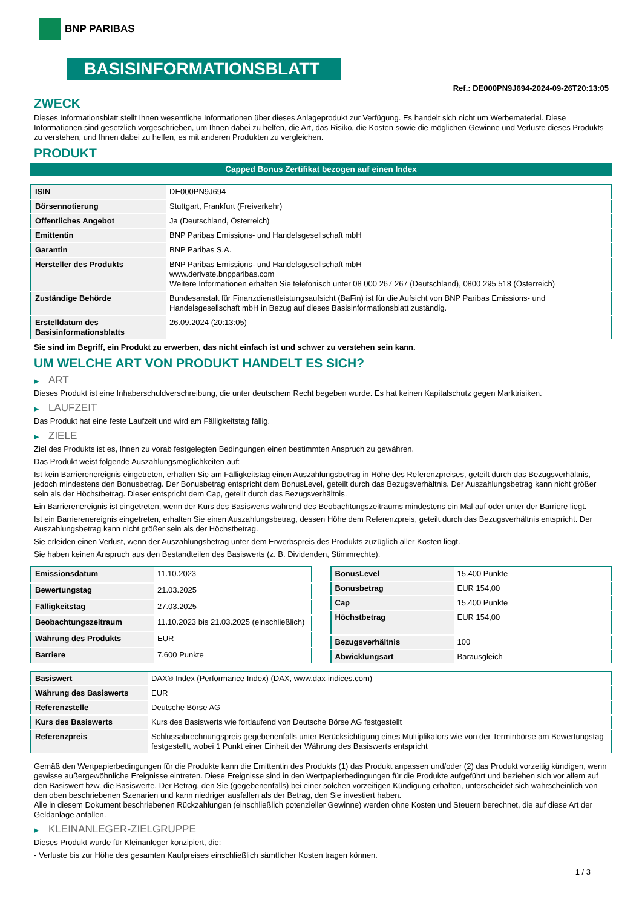BNP PARIBAS
BASISINFORMATIONSBLATT
Ref.: DE000PN9J694-2024-09-26T20:13:05
ZWECK
Dieses Informationsblatt stellt Ihnen wesentliche Informationen über dieses Anlageprodukt zur Verfügung. Es handelt sich nicht um Werbematerial. Diese Informationen sind gesetzlich vorgeschrieben, um Ihnen dabei zu helfen, die Art, das Risiko, die Kosten sowie die möglichen Gewinne und Verluste dieses Produkts zu verstehen, und Ihnen dabei zu helfen, es mit anderen Produkten zu vergleichen.
PRODUKT
Capped Bonus Zertifikat bezogen auf einen Index
| ISIN | DE000PN9J694 |
| Börsennotierung | Stuttgart, Frankfurt (Freiverkehr) |
| Öffentliches Angebot | Ja (Deutschland, Österreich) |
| Emittentin | BNP Paribas Emissions- und Handelsgesellschaft mbH |
| Garantin | BNP Paribas S.A. |
| Hersteller des Produkts | BNP Paribas Emissions- und Handelsgesellschaft mbH www.derivate.bnpparibas.com Weitere Informationen erhalten Sie telefonisch unter 08 000 267 267 (Deutschland), 0800 295 518 (Österreich) |
| Zuständige Behörde | Bundesanstalt für Finanzdienstleistungsaufsicht (BaFin) ist für die Aufsicht von BNP Paribas Emissions- und Handelsgesellschaft mbH in Bezug auf dieses Basisinformationsblatt zuständig. |
| Erstelldatum des Basisinformationsblatts | 26.09.2024 (20:13:05) |
Sie sind im Begriff, ein Produkt zu erwerben, das nicht einfach ist und schwer zu verstehen sein kann.
UM WELCHE ART VON PRODUKT HANDELT ES SICH?
▶ ART
Dieses Produkt ist eine Inhaberschuldverschreibung, die unter deutschem Recht begeben wurde. Es hat keinen Kapitalschutz gegen Marktrisiken.
▶ LAUFZEIT
Das Produkt hat eine feste Laufzeit und wird am Fälligkeitstag fällig.
▶ ZIELE
Ziel des Produkts ist es, Ihnen zu vorab festgelegten Bedingungen einen bestimmten Anspruch zu gewähren.
Das Produkt weist folgende Auszahlungsmöglichkeiten auf:
Ist kein Barrierenereignis eingetreten, erhalten Sie am Fälligkeitstag einen Auszahlungsbetrag in Höhe des Referenzpreises, geteilt durch das Bezugsverhältnis, jedoch mindestens den Bonusbetrag. Der Bonusbetrag entspricht dem BonusLevel, geteilt durch das Bezugsverhältnis. Der Auszahlungsbetrag kann nicht größer sein als der Höchstbetrag. Dieser entspricht dem Cap, geteilt durch das Bezugsverhältnis.
Ein Barrierenereignis ist eingetreten, wenn der Kurs des Basiswerts während des Beobachtungszeitraums mindestens ein Mal auf oder unter der Barriere liegt.
Ist ein Barrierenereignis eingetreten, erhalten Sie einen Auszahlungsbetrag, dessen Höhe dem Referenzpreis, geteilt durch das Bezugsverhältnis entspricht. Der Auszahlungsbetrag kann nicht größer sein als der Höchstbetrag.
Sie erleiden einen Verlust, wenn der Auszahlungsbetrag unter dem Erwerbspreis des Produkts zuzüglich aller Kosten liegt.
Sie haben keinen Anspruch aus den Bestandteilen des Basiswerts (z. B. Dividenden, Stimmrechte).
| Emissionsdatum | 11.10.2023 |
| Bewertungstag | 21.03.2025 |
| Fälligkeitstag | 27.03.2025 |
| Beobachtungszeitraum | 11.10.2023 bis 21.03.2025 (einschließlich) |
| Währung des Produkts | EUR |
| Barriere | 7.600 Punkte |
| BonusLevel | 15.400 Punkte |
| Bonusbetrag | EUR 154,00 |
| Cap | 15.400 Punkte |
| Höchstbetrag | EUR 154,00 |
| Bezugsverhältnis | 100 |
| Abwicklungsart | Barausgleich |
| Basiswert | DAX® Index (Performance Index) (DAX, www.dax-indices.com) |
| Währung des Basiswerts | EUR |
| Referenzstelle | Deutsche Börse AG |
| Kurs des Basiswerts | Kurs des Basiswerts wie fortlaufend von Deutsche Börse AG festgestellt |
| Referenzpreis | Schlussabrechnungspreis gegebenenfalls unter Berücksichtigung eines Multiplikators wie von der Terminbörse am Bewertungstag festgestellt, wobei 1 Punkt einer Einheit der Währung des Basiswerts entspricht |
Gemäß den Wertpapierbedingungen für die Produkte kann die Emittentin des Produkts (1) das Produkt anpassen und/oder (2) das Produkt vorzeitig kündigen, wenn gewisse außergewöhnliche Ereignisse eintreten. Diese Ereignisse sind in den Wertpapierbedingungen für die Produkte aufgeführt und beziehen sich vor allem auf den Basiswert bzw. die Basiswerte. Der Betrag, den Sie (gegebenenfalls) bei einer solchen vorzeitigen Kündigung erhalten, unterscheidet sich wahrscheinlich von den oben beschriebenen Szenarien und kann niedriger ausfallen als der Betrag, den Sie investiert haben.
Alle in diesem Dokument beschriebenen Rückzahlungen (einschließlich potenzieller Gewinne) werden ohne Kosten und Steuern berechnet, die auf diese Art der Geldanlage anfallen.
▶ KLEINANLEGER-ZIELGRUPPE
Dieses Produkt wurde für Kleinanleger konzipiert, die:
- Verluste bis zur Höhe des gesamten Kaufpreises einschließlich sämtlicher Kosten tragen können.
1 / 3